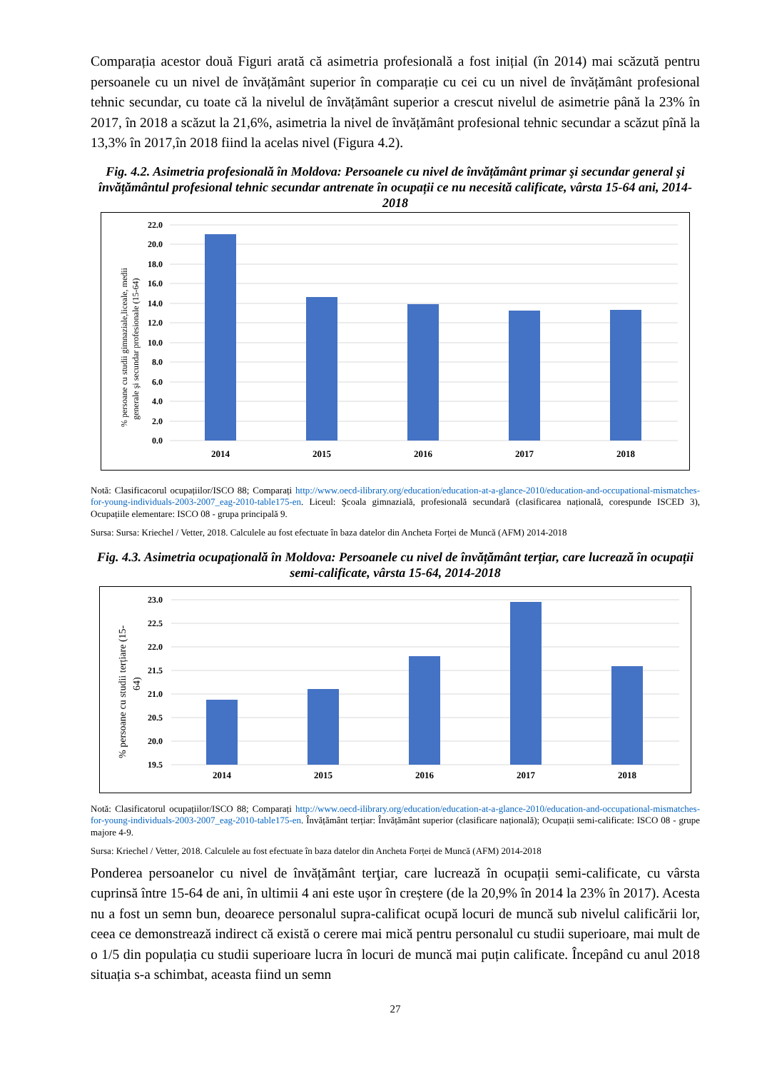Comparația acestor două Figuri arată că asimetria profesională a fost inițial (în 2014) mai scăzută pentru persoanele cu un nivel de învățământ superior în comparație cu cei cu un nivel de învățământ profesional tehnic secundar, cu toate că la nivelul de învățământ superior a crescut nivelul de asimetrie până la 23% în 2017, în 2018 a scăzut la 21,6%, asimetria la nivel de învățământ profesional tehnic secundar a scăzut pînă la 13,3% în 2017,în 2018 fiind la acelas nivel (Figura 4.2).
Fig. 4.2. Asimetria profesională în Moldova: Persoanele cu nivel de învățământ primar şi secundar general şi învățământul profesional tehnic secundar antrenate în ocupații ce nu necesită calificate, vârsta 15-64 ani, 2014-2018
% persoane cu studii gimnaziale,liceale, medii
generale şi secundar profesionale (15-64)
0.0
2.0
4.0
6.0
8.0
10.0
12.0
14.0
16.0
18.0
20.0
22.0
2014
2015
2016
2017
2018
Notă: Clasificacorul ocupațiilor/ISCO 88; Comparați http://www.oecd-ilibrary.org/education/education-at-a-glance-2010/education-and-occupational-mismatches-for-young-individuals-2003-2007_eag-2010-table175-en. Liceul: Şcoala gimnazială, profesională secundară (clasificarea națională, corespunde ISCED 3), Ocupațiile elementare: ISCO 08 - grupa principală 9.
Sursa: Sursa: Kriechel / Vetter, 2018. Calculele au fost efectuate în baza datelor din Ancheta Forței de Muncă (AFM) 2014-2018
Fig. 4.3. Asimetria ocupațională în Moldova: Persoanele cu nivel de învățământ terțiar, care lucrează în ocupații semi-calificate, vârsta 15-64, 2014-2018
% persoane cu studii terțiare (15-
64)
19.5
20.0
20.5
21.0
21.5
22.0
22.5
23.0
2014
2015
2016
2017
2018
Notă: Clasificatorul ocupațiilor/ISCO 88; Comparați http://www.oecd-ilibrary.org/education/education-at-a-glance-2010/education-and-occupational-mismatches-for-young-individuals-2003-2007_eag-2010-table175-en. Învățământ terțiar: Învățământ superior (clasificare națională); Ocupații semi-calificate: ISCO 08 - grupe majore 4-9.
Sursa: Kriechel / Vetter, 2018. Calculele au fost efectuate în baza datelor din Ancheta Forței de Muncă (AFM) 2014-2018
Ponderea persoanelor cu nivel de învățământ terţiar, care lucrează în ocupații semi-calificate, cu vârsta cuprinsă între 15-64 de ani, în ultimii 4 ani este ușor în creștere (de la 20,9% în 2014 la 23% în 2017). Acesta nu a fost un semn bun, deoarece personalul supra-calificat ocupă locuri de muncă sub nivelul calificării lor, ceea ce demonstrează indirect că există o cerere mai mică pentru personalul cu studii superioare, mai mult de o 1/5 din populația cu studii superioare lucra în locuri de muncă mai puțin calificate. Începând cu anul 2018 situația s-a schimbat, aceasta fiind un semn
27